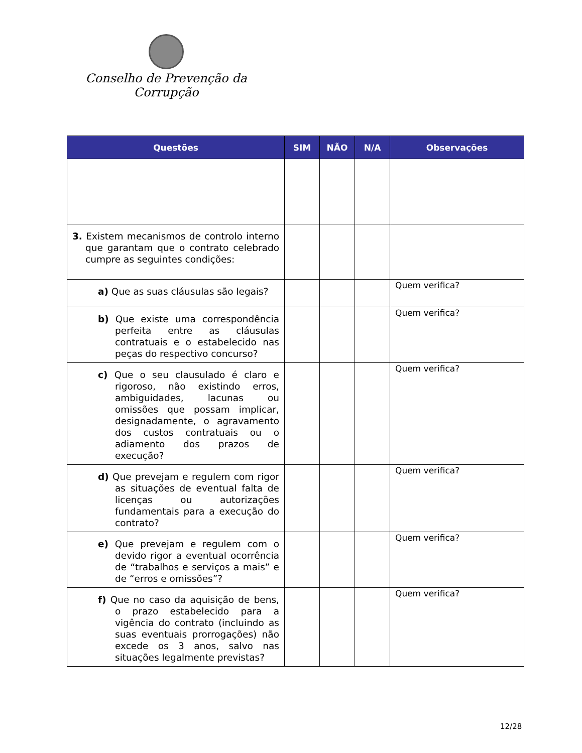Conselho de Prevenção da Corrupção
| Questões | SIM | NÃO | N/A | Observações |
| --- | --- | --- | --- | --- |
| 3. Existem mecanismos de controlo interno que garantam que o contrato celebrado cumpre as seguintes condições: | | | | |
| a) Que as suas cláusulas são legais? | | | | Quem verifica? |
| b) Que existe uma correspondência perfeita entre as cláusulas contratuais e o estabelecido nas peças do respectivo concurso? | | | | Quem verifica? |
| c) Que o seu clausulado é claro e rigoroso, não existindo erros, ambiguidades, lacunas ou omissões que possam implicar, designadamente, o agravamento dos custos contratuais ou o adiamento dos prazos de execução? | | | | Quem verifica? |
| d) Que prevejam e regulem com rigor as situações de eventual falta de licenças ou autorizações fundamentais para a execução do contrato? | | | | Quem verifica? |
| e) Que prevejam e regulem com o devido rigor a eventual ocorrência de “trabalhos e serviços a mais” e de “erros e omissões”? | | | | Quem verifica? |
| f) Que no caso da aquisição de bens, o prazo estabelecido para a vigência do contrato (incluindo as suas eventuais prorrogações) não excede os 3 anos, salvo nas situações legalmente previstas? | | | | Quem verifica? |
12/28